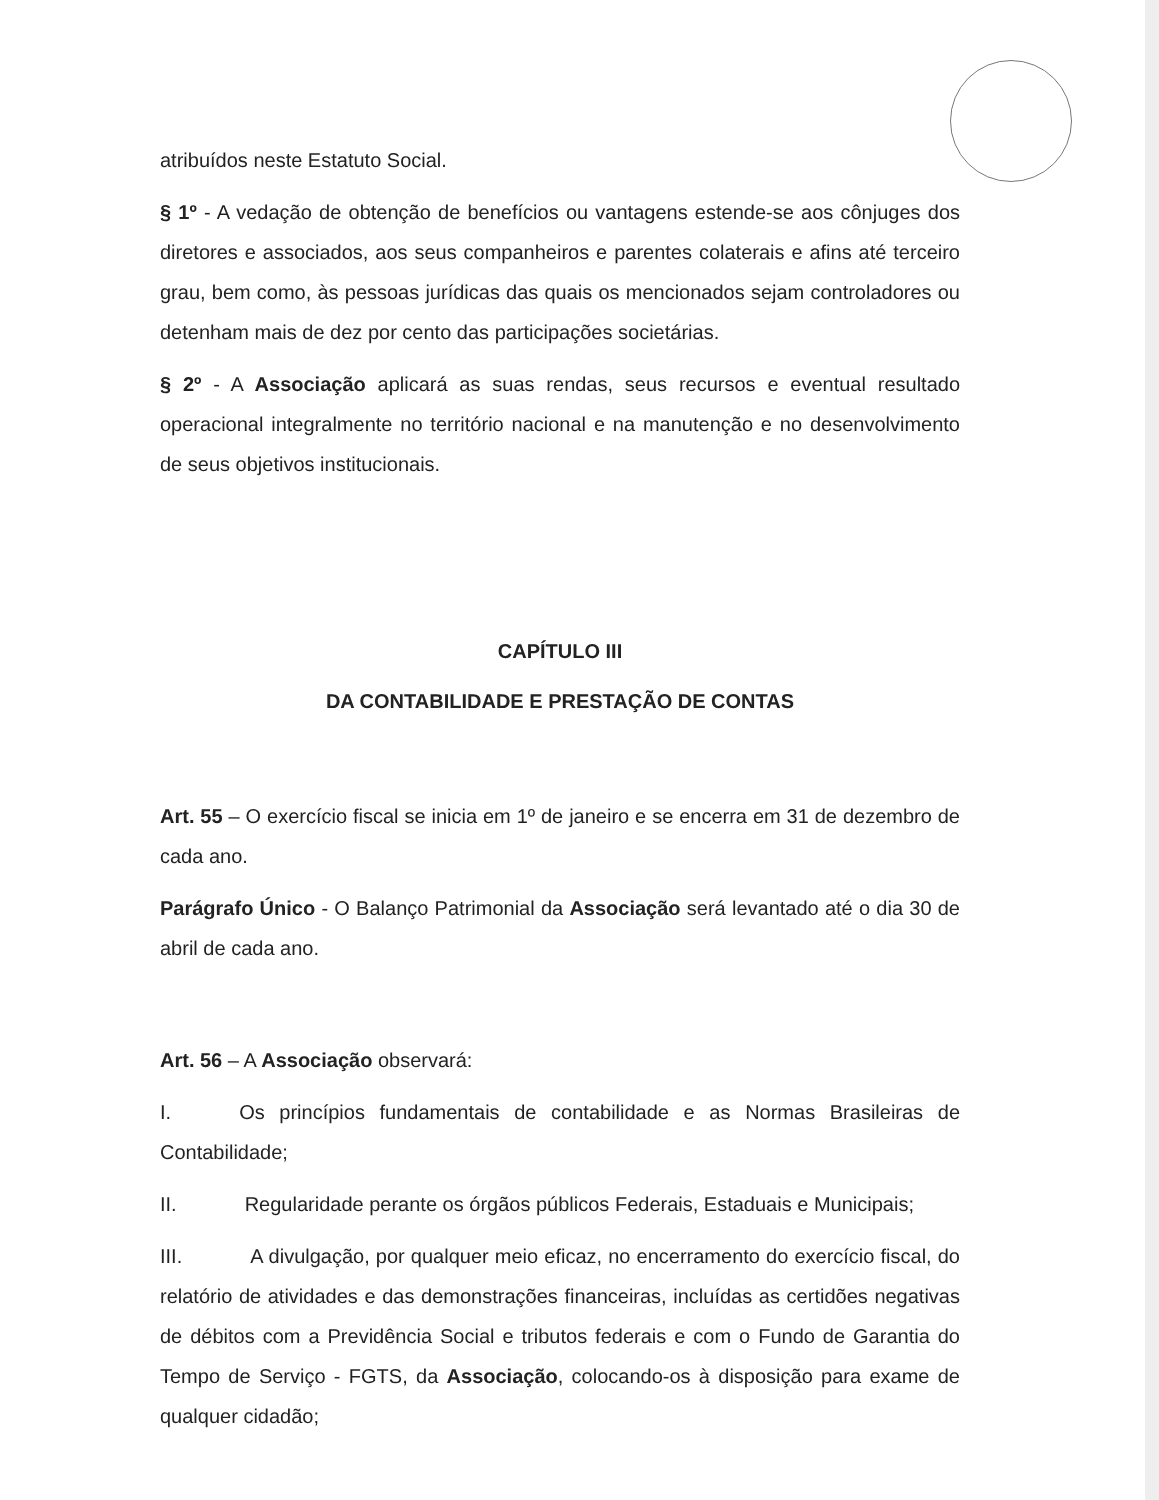atribuídos neste Estatuto Social.
§ 1º - A vedação de obtenção de benefícios ou vantagens estende-se aos cônjuges dos diretores e associados, aos seus companheiros e parentes colaterais e afins até terceiro grau, bem como, às pessoas jurídicas das quais os mencionados sejam controladores ou detenham mais de dez por cento das participações societárias.
§ 2º - A Associação aplicará as suas rendas, seus recursos e eventual resultado operacional integralmente no território nacional e na manutenção e no desenvolvimento de seus objetivos institucionais.
CAPÍTULO III
DA CONTABILIDADE E PRESTAÇÃO DE CONTAS
Art. 55 – O exercício fiscal se inicia em 1º de janeiro e se encerra em 31 de dezembro de cada ano.
Parágrafo Único - O Balanço Patrimonial da Associação será levantado até o dia 30 de abril de cada ano.
Art. 56 – A Associação observará:
I. Os princípios fundamentais de contabilidade e as Normas Brasileiras de Contabilidade;
II. Regularidade perante os órgãos públicos Federais, Estaduais e Municipais;
III. A divulgação, por qualquer meio eficaz, no encerramento do exercício fiscal, do relatório de atividades e das demonstrações financeiras, incluídas as certidões negativas de débitos com a Previdência Social e tributos federais e com o Fundo de Garantia do Tempo de Serviço - FGTS, da Associação, colocando-os à disposição para exame de qualquer cidadão;